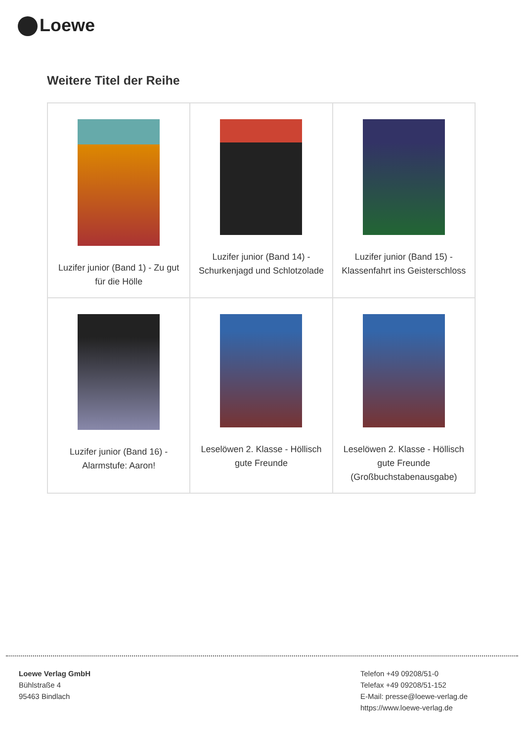Loewe
Weitere Titel der Reihe
| Luzifer junior (Band 1) - Zu gut für die Hölle | Luzifer junior (Band 14) - Schurkenjagd und Schlotzolade | Luzifer junior (Band 15) - Klassenfahrt ins Geisterschloss |
| Luzifer junior (Band 16) - Alarmstufe: Aaron! | Leselöwen 2. Klasse - Höllisch gute Freunde | Leselöwen 2. Klasse - Höllisch gute Freunde (Großbuchstabenausgabe) |
Loewe Verlag GmbH
Bühlstraße 4
95463 Bindlach
Telefon +49 09208/51-0
Telefax +49 09208/51-152
E-Mail: presse@loewe-verlag.de
https://www.loewe-verlag.de